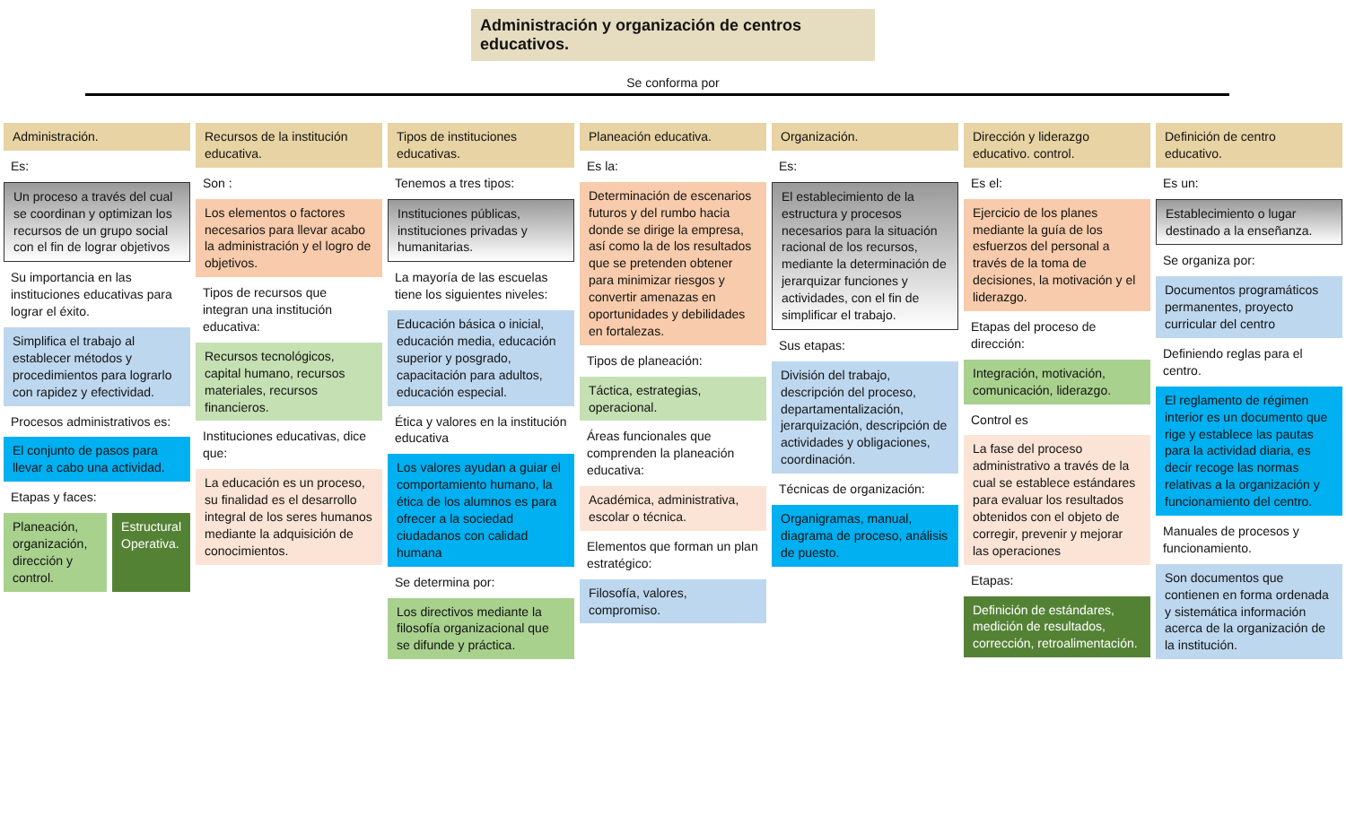Administración y organización de centros educativos.
Se conforma por
Administración.
Es:
Un proceso a través del cual se coordinan y optimizan los recursos de un grupo social con el fin de lograr objetivos
Su importancia en las instituciones educativas para lograr el éxito.
Simplifica el trabajo al establecer métodos y procedimientos para lograrlo con rapidez y efectividad.
Procesos administrativos es:
El conjunto de pasos para llevar a cabo una actividad.
Etapas y faces:
Planeación, organización, dirección y control.
Estructural Operativa.
Recursos de la institución educativa.
Son :
Los elementos o factores necesarios para llevar acabo la administración y el logro de objetivos.
Tipos de recursos que integran una institución educativa:
Recursos tecnológicos, capital humano, recursos materiales, recursos financieros.
Instituciones educativas, dice que:
La educación es un proceso, su finalidad es el desarrollo integral de los seres humanos mediante la adquisición de conocimientos.
Tipos de instituciones educativas.
Tenemos a tres tipos:
Instituciones públicas, instituciones privadas y humanitarias.
La mayoría de las escuelas tiene los siguientes niveles:
Educación básica o inicial, educación media, educación superior y posgrado, capacitación para adultos, educación especial.
Ética y valores en la institución educativa
Los valores ayudan a guiar el comportamiento humano, la ética de los alumnos es para ofrecer a la sociedad ciudadanos con calidad humana
Se determina por:
Los directivos mediante la filosofía organizacional que se difunde y práctica.
Planeación educativa.
Es la:
Determinación de escenarios futuros y del rumbo hacia donde se dirige la empresa, así como la de los resultados que se pretenden obtener para minimizar riesgos y convertir amenazas en oportunidades y debilidades en fortalezas.
Tipos de planeación:
Táctica, estrategias, operacional.
Áreas funcionales que comprenden la planeación educativa:
Académica, administrativa, escolar o técnica.
Elementos que forman un plan estratégico:
Filosofía, valores, compromiso.
Organización.
Es:
El establecimiento de la estructura y procesos necesarios para la situación racional de los recursos, mediante la determinación de jerarquizar funciones y actividades, con el fin de simplificar el trabajo.
Sus etapas:
División del trabajo, descripción del proceso, departamentalización, jerarquización, descripción de actividades y obligaciones, coordinación.
Técnicas de organización:
Organigramas, manual, diagrama de proceso, análisis de puesto.
Dirección y liderazgo educativo. control.
Es el:
Ejercicio de los planes mediante la guía de los esfuerzos del personal a través de la toma de decisiones, la motivación y el liderazgo.
Etapas del proceso de dirección:
Integración, motivación, comunicación, liderazgo.
Control es
La fase del proceso administrativo a través de la cual se establece estándares para evaluar los resultados obtenidos con el objeto de corregir, prevenir y mejorar las operaciones
Etapas:
Definición de estándares, medición de resultados, corrección, retroalimentación.
Definición de centro educativo.
Es un:
Establecimiento o lugar destinado a la enseñanza.
Se organiza por:
Documentos programáticos permanentes, proyecto curricular del centro
Definiendo reglas para el centro.
El reglamento de régimen interior es un documento que rige y establece las pautas para la actividad diaria, es decir recoge las normas relativas a la organización y funcionamiento del centro.
Manuales de procesos y funcionamiento.
Son documentos que contienen en forma ordenada y sistemática información acerca de la organización de la institución.